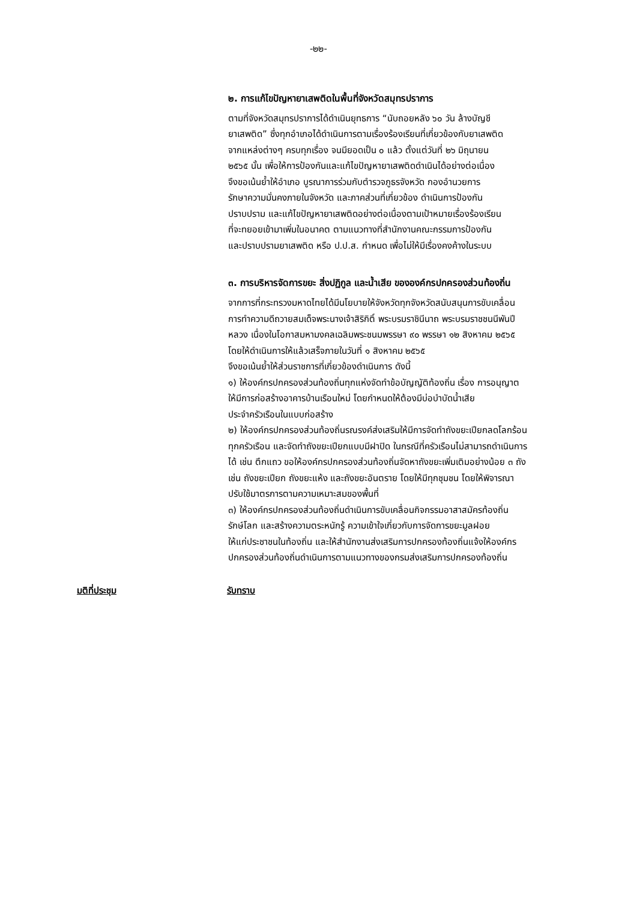-๒๒-
๒. การแก้ไขปัญหายาเสพติดในพื้นที่จังหวัดสมุทรปราการ
ตามที่จังหวัดสมุทรปราการได้ดำเนินยุทธการ “นับถอยหลัง ๖๐ วัน ล้างบัญชี
ยาเสพติด” ซึ่งทุกอำเภอได้ดำเนินการตามเรื่องร้องเรียนที่เกี่ยวข้องกับยาเสพติด
จากแหล่งต่างๆ ครบทุกเรื่อง จนมียอดเป็น ๐ แล้ว ตั้งแต่วันที่ ๒๖ มิถุนายน
๒๕๖๕ นั้น เพื่อให้การป้องกันและแก้ไขปัญหายาเสพติดดำเนินได้อย่างต่อเนื่อง
จึงขอเน้นย้ำให้อำเภอ บูรณาการร่วมกับตำรวจภูธรจังหวัด กองอำนวยการ
รักษาความมั่นคงภายในจังหวัด และภาคส่วนที่เกี่ยวข้อง ดำเนินการป้องกัน
ปราบปราม และแก้ไขปัญหายาเสพติดอย่างต่อเนื่องตามเป้าหมายเรื่องร้องเรียน
ที่จะทยอยเข้ามาเพิ่มในอนาคต ตามแนวทางที่สำนักงานคณะกรรมการป้องกัน
และปราบปรามยาเสพติด หรือ ป.ป.ส. กำหนด เพื่อไม่ให้มีเรื่องคงค้างในระบบ
๓. การบริหารจัดการขยะ สิ่งปฏิกูล และน้ำเสีย ขององค์กรปกครองส่วนท้องถิ่น
จากการที่กระทรวงมหาดไทยได้มีนโยบายให้จังหวัดทุกจังหวัดสนับสนุนการขับเคลื่อน
การทำความดีถวายสมเด็จพระนางเจ้าสิริกิติ์ พระบรมราชินีนาถ พระบรมราชชนนีพันปี
หลวง เนื่องในโอกาสมหามงคลเฉลิมพระชนมพรรษา ๙๐ พรรษา ๑๒ สิงหาคม ๒๕๖๕
โดยให้ดำเนินการให้แล้วเสร็จภายในวันที่ ๑ สิงหาคม ๒๕๖๕
จึงขอเน้นย้ำให้ส่วนราชการที่เกี่ยวข้องดำเนินการ ดังนี้
๑) ให้องค์กรปกครองส่วนท้องถิ่นทุกแห่งจัดทำข้อบัญญัติท้องถิ่น เรื่อง การอนุญาต
ให้มีการก่อสร้างอาคารบ้านเรือนใหม่ โดยกำหนดให้ต้องมีบ่อบำบัดน้ำเสีย
ประจำครัวเรือนในแบบก่อสร้าง
๒) ให้องค์กรปกครองส่วนท้องถิ่นรณรงค์ส่งเสริมให้มีการจัดทำถังขยะเปียกลดโลกร้อน
ทุกครัวเรือน และจัดทำถังขยะเปียกแบบมีฝาปิด ในกรณีที่ครัวเรือนไม่สามารถดำเนินการ
ได้ เช่น ตึกแถว ขอให้องค์กรปกครองส่วนท้องถิ่นจัดหาถังขยะเพิ่มเติมอย่างน้อย ๓ ถัง
เช่น ถังขยะเปียก ถังขยะแห้ง และถังขยะอันตราย โดยให้มีทุกชุมชน โดยให้พิจารณา
ปรับใช้มาตรการตามความเหมาะสมของพื้นที่
๓) ให้องค์กรปกครองส่วนท้องถิ่นดำเนินการขับเคลื่อนกิจกรรมอาสาสมัครท้องถิ่น
รักษ์โลก และสร้างความตระหนักรู้ ความเข้าใจเกี่ยวกับการจัดการขยะมูลฝอย
ให้แก่ประชาชนในท้องถิ่น และให้สำนักงานส่งเสริมการปกครองท้องถิ่นแจ้งให้องค์กร
ปกครองส่วนท้องถิ่นดำเนินการตามแนวทางของกรมส่งเสริมการปกครองท้องถิ่น
มติที่ประชุม รับทราบ